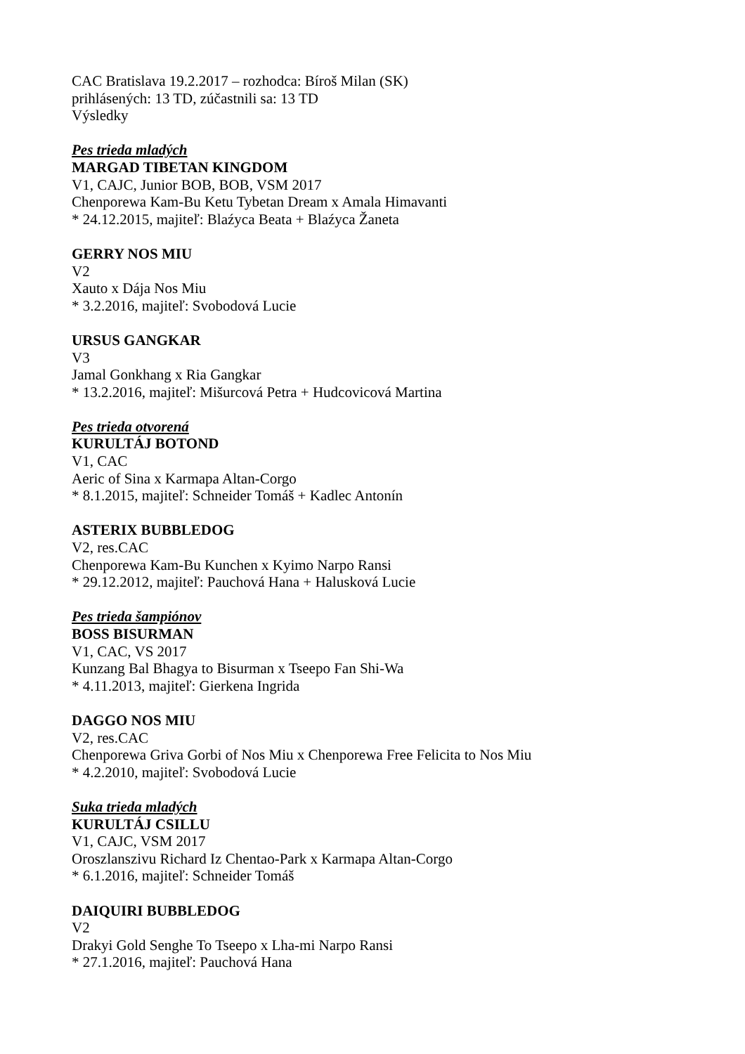CAC Bratislava 19.2.2017 – rozhodca: Bíroš Milan (SK)
prihlásených: 13 TD, zúčastnili sa: 13 TD
Výsledky
Pes trieda mladých
MARGAD TIBETAN KINGDOM
V1, CAJC, Junior BOB, BOB, VSM 2017
Chenporewa Kam-Bu Ketu Tybetan Dream x Amala Himavanti
* 24.12.2015, majiteľ: Blaźyca Beata + Blaźyca Žaneta
GERRY NOS MIU
V2
Xauto x Dája Nos Miu
* 3.2.2016, majiteľ: Svobodová Lucie
URSUS GANGKAR
V3
Jamal Gonkhang x Ria Gangkar
* 13.2.2016, majiteľ: Mišurcová Petra + Hudcovicová Martina
Pes trieda otvorená
KURULTÁJ BOTOND
V1, CAC
Aeric of Sina x Karmapa Altan-Corgo
* 8.1.2015, majiteľ: Schneider Tomáš + Kadlec Antonín
ASTERIX BUBBLEDOG
V2, res.CAC
Chenporewa Kam-Bu Kunchen x Kyimo Narpo Ransi
* 29.12.2012, majiteľ: Pauchová Hana + Halusková Lucie
Pes trieda šampiónov
BOSS BISURMAN
V1, CAC, VS 2017
Kunzang Bal Bhagya to Bisurman x Tseepo Fan Shi-Wa
* 4.11.2013, majiteľ: Gierkena Ingrida
DAGGO NOS MIU
V2, res.CAC
Chenporewa Griva Gorbi of Nos Miu x Chenporewa Free Felicita to Nos Miu
* 4.2.2010, majiteľ: Svobodová Lucie
Suka trieda mladých
KURULTÁJ CSILLU
V1, CAJC, VSM 2017
Oroszlanszivu Richard Iz Chentao-Park x Karmapa Altan-Corgo
* 6.1.2016, majiteľ: Schneider Tomáš
DAIQUIRI BUBBLEDOG
V2
Drakyi Gold Senghe To Tseepo x Lha-mi Narpo Ransi
* 27.1.2016, majiteľ: Pauchová Hana